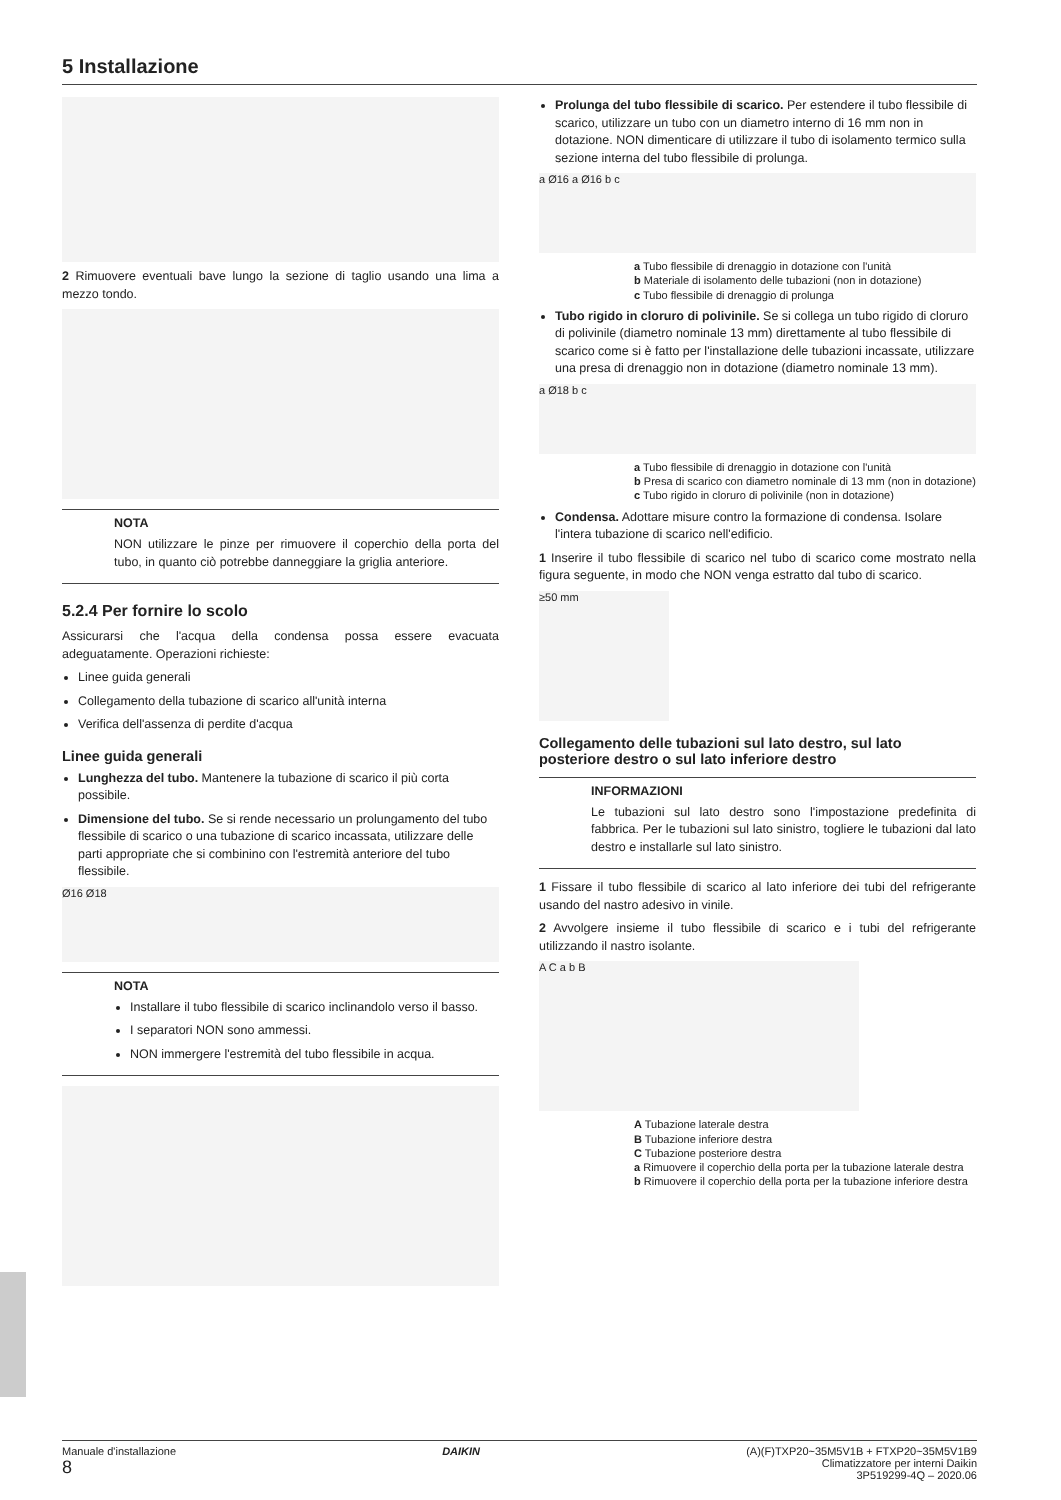5 Installazione
2 Rimuovere eventuali bave lungo la sezione di taglio usando una lima a mezzo tondo.
NOTA
NON utilizzare le pinze per rimuovere il coperchio della porta del tubo, in quanto ciò potrebbe danneggiare la griglia anteriore.
5.2.4 Per fornire lo scolo
Assicurarsi che l'acqua della condensa possa essere evacuata adeguatamente. Operazioni richieste:
Linee guida generali
Collegamento della tubazione di scarico all'unità interna
Verifica dell'assenza di perdite d'acqua
Linee guida generali
Lunghezza del tubo. Mantenere la tubazione di scarico il più corta possibile.
Dimensione del tubo. Se si rende necessario un prolungamento del tubo flessibile di scarico o una tubazione di scarico incassata, utilizzare delle parti appropriate che si combinino con l'estremità anteriore del tubo flessibile.
Ø16 Ø18
NOTA
Installare il tubo flessibile di scarico inclinandolo verso il basso.
I separatori NON sono ammessi.
NON immergere l'estremità del tubo flessibile in acqua.
Prolunga del tubo flessibile di scarico. Per estendere il tubo flessibile di scarico, utilizzare un tubo con un diametro interno di 16 mm non in dotazione. NON dimenticare di utilizzare il tubo di isolamento termico sulla sezione interna del tubo flessibile di prolunga.
a Ø16 a Ø16 b c
a Tubo flessibile di drenaggio in dotazione con l'unità
b Materiale di isolamento delle tubazioni (non in dotazione)
c Tubo flessibile di drenaggio di prolunga
Tubo rigido in cloruro di polivinile. Se si collega un tubo rigido di cloruro di polivinile (diametro nominale 13 mm) direttamente al tubo flessibile di scarico come si è fatto per l'installazione delle tubazioni incassate, utilizzare una presa di drenaggio non in dotazione (diametro nominale 13 mm).
a Ø18 b c
a Tubo flessibile di drenaggio in dotazione con l'unità
b Presa di scarico con diametro nominale di 13 mm (non in dotazione)
c Tubo rigido in cloruro di polivinile (non in dotazione)
Condensa. Adottare misure contro la formazione di condensa. Isolare l'intera tubazione di scarico nell'edificio.
1 Inserire il tubo flessibile di scarico nel tubo di scarico come mostrato nella figura seguente, in modo che NON venga estratto dal tubo di scarico.
≥50 mm
Collegamento delle tubazioni sul lato destro, sul lato posteriore destro o sul lato inferiore destro
INFORMAZIONI
Le tubazioni sul lato destro sono l'impostazione predefinita di fabbrica. Per le tubazioni sul lato sinistro, togliere le tubazioni dal lato destro e installarle sul lato sinistro.
1 Fissare il tubo flessibile di scarico al lato inferiore dei tubi del refrigerante usando del nastro adesivo in vinile.
2 Avvolgere insieme il tubo flessibile di scarico e i tubi del refrigerante utilizzando il nastro isolante.
A C a b B
A Tubazione laterale destra
B Tubazione inferiore destra
C Tubazione posteriore destra
a Rimuovere il coperchio della porta per la tubazione laterale destra
b Rimuovere il coperchio della porta per la tubazione inferiore destra
Manuale d'installazione
8
DAIKIN (A)(F)TXP20~35M5V1B + FTXP20~35M5V1B9
Climatizzatore per interni Daikin
3P519299-4Q – 2020.06